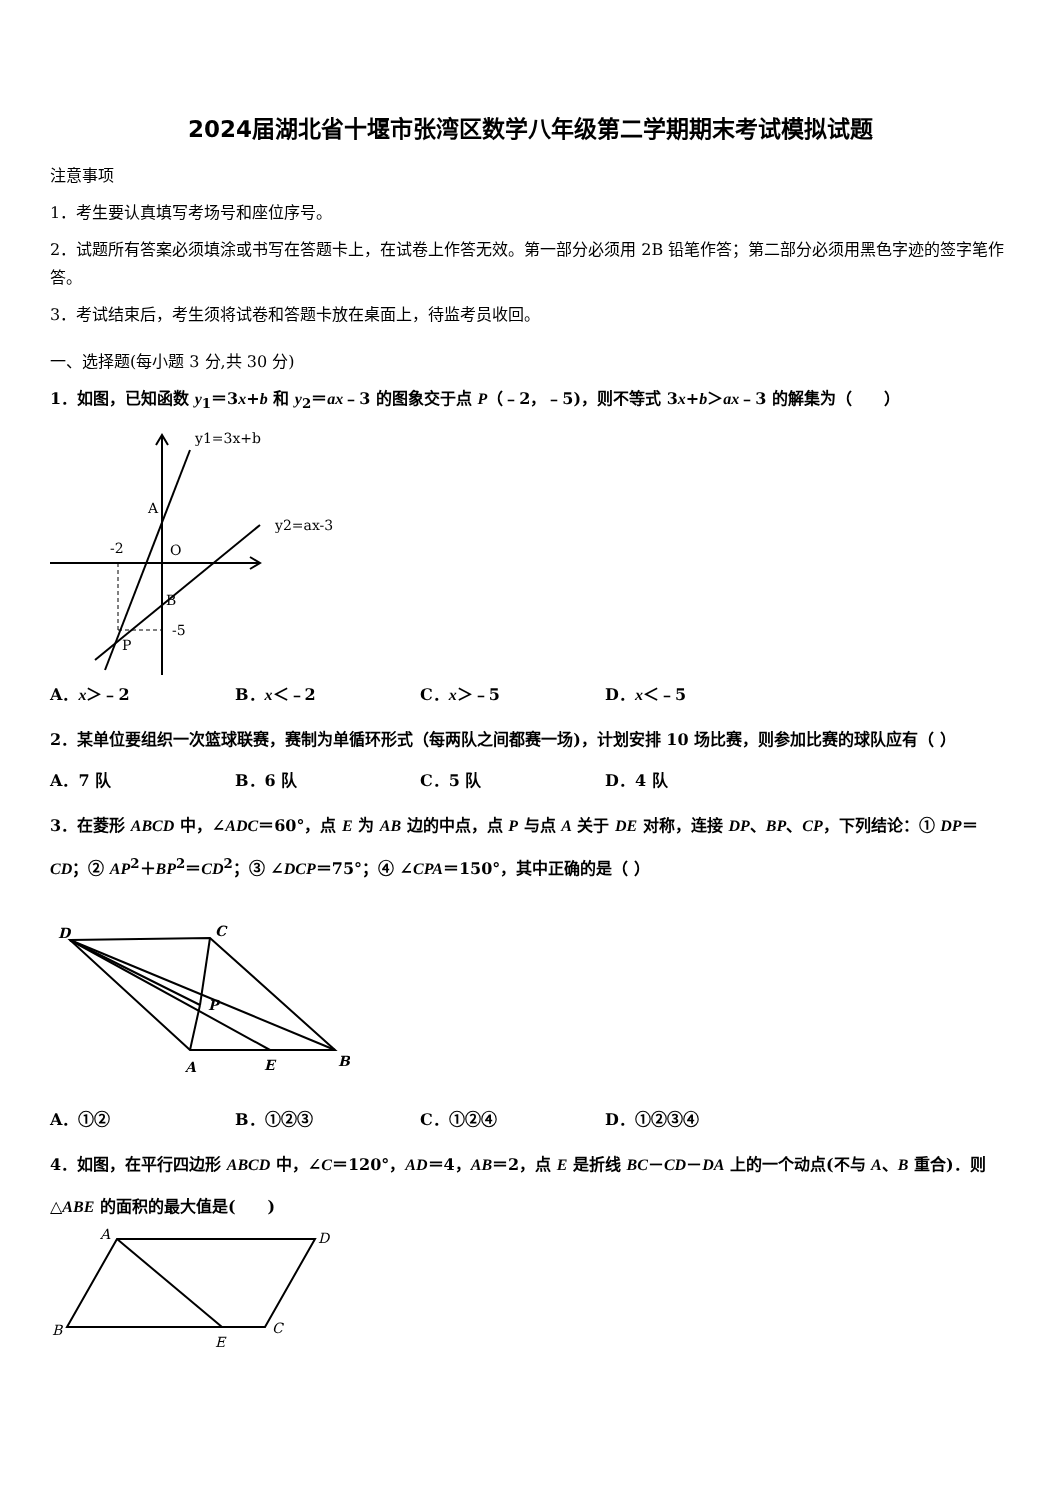2024届湖北省十堰市张湾区数学八年级第二学期期末考试模拟试题
注意事项
1．考生要认真填写考场号和座位序号。
2．试题所有答案必须填涂或书写在答题卡上，在试卷上作答无效。第一部分必须用 2B 铅笔作答；第二部分必须用黑色字迹的签字笔作答。
3．考试结束后，考生须将试卷和答题卡放在桌面上，待监考员收回。
一、选择题(每小题 3 分,共 30 分)
1．如图，已知函数 y<sub>1</sub>＝3x+b 和 y<sub>2</sub>＝ax﹣3 的图象交于点 P（﹣2，﹣5)，则不等式 3x+b＞ax﹣3 的解集为（　　）
y1=3x+b
y2=ax-3
A
O
-2
B
-5
P
A．x＞﹣2 B．x＜﹣2 C．x＞﹣5 D．x＜﹣5
2．某单位要组织一次篮球联赛，赛制为单循环形式（每两队之间都赛一场)，计划安排 10 场比赛，则参加比赛的球队应有（ ）
A．7 队 B．6 队 C．5 队 D．4 队
3．在菱形 ABCD 中，∠ADC＝60°，点 E 为 AB 边的中点，点 P 与点 A 关于 DE 对称，连接 DP、BP、CP，下列结论：① DP＝CD；② AP<sup>2</sup>＋BP<sup>2</sup>＝CD<sup>2</sup>；③ ∠DCP＝75°；④ ∠CPA＝150°，其中正确的是（ ）
D
C
P
A
E
B
A．①② B．①②③ C．①②④ D．①②③④
4．如图，在平行四边形 ABCD 中，∠C＝120°，AD＝4，AB＝2，点 E 是折线 BC－CD－DA 上的一个动点(不与 A、B 重合)．则△ABE 的面积的最大值是(　　)
A
D
B
C
E